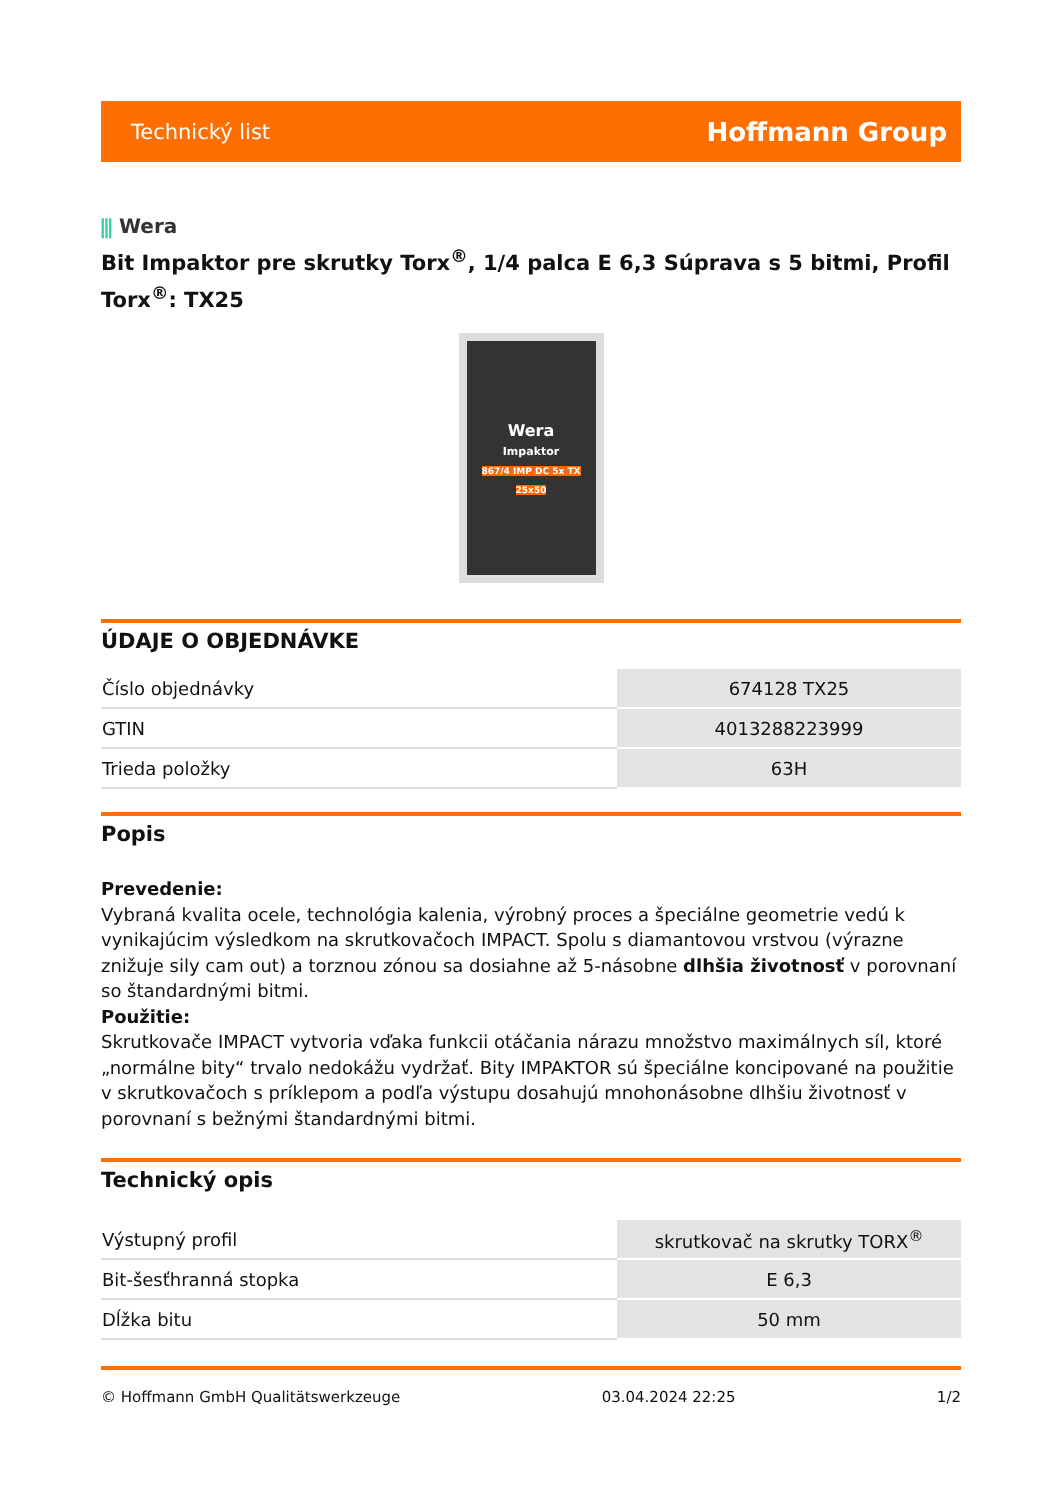Technický list Hoffmann Group
⫼ Wera
Bit Impaktor pre skrutky Torx<sup>®</sup>, 1/4 palca E 6,3 Súprava s 5 bitmi, Profil Torx<sup>®</sup>: TX25
Wera
Impaktor
867/4 IMP DC 5x TX 25x50
ÚDAJE O OBJEDNÁVKE
| Číslo objednávky | 674128 TX25 |
| GTIN | 4013288223999 |
| Trieda položky | 63H |
Popis
Prevedenie:
Vybraná kvalita ocele, technológia kalenia, výrobný proces a špeciálne geometrie vedú k vynikajúcim výsledkom na skrutkovačoch IMPACT. Spolu s diamantovou vrstvou (výrazne znižuje sily cam out) a torznou zónou sa dosiahne až 5-násobne dlhšia životnosť v porovnaní so štandardnými bitmi.
Použitie:
Skrutkovače IMPACT vytvoria vďaka funkcii otáčania nárazu množstvo maximálnych síl, ktoré „normálne bity“ trvalo nedokážu vydržať. Bity IMPAKTOR sú špeciálne koncipované na použitie v skrutkovačoch s príklepom a podľa výstupu dosahujú mnohonásobne dlhšiu životnosť v porovnaní s bežnými štandardnými bitmi.
Technický opis
| Výstupný profil | skrutkovač na skrutky TORX<sup>®</sup> |
| Bit-šesťhranná stopka | E 6,3 |
| Dĺžka bitu | 50 mm |
© Hoffmann GmbH Qualitätswerkzeuge 03.04.2024 22:25 1/2